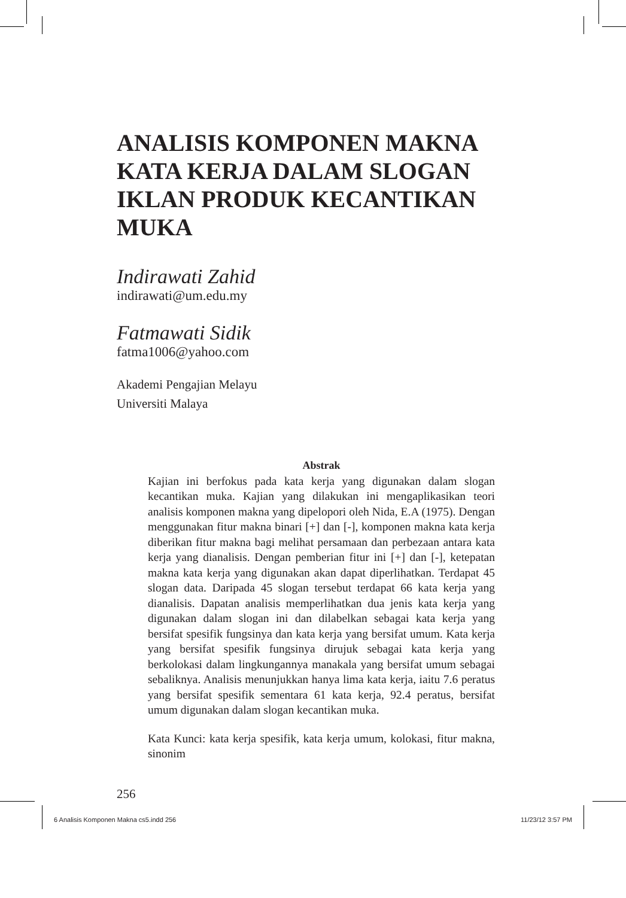ANALISIS KOMPONEN MAKNA KATA KERJA DALAM SLOGAN IKLAN PRODUK KECANTIKAN MUKA
Indirawati Zahid
indirawati@um.edu.my
Fatmawati Sidik
fatma1006@yahoo.com
Akademi Pengajian Melayu
Universiti Malaya
Abstrak
Kajian ini berfokus pada kata kerja yang digunakan dalam slogan kecantikan muka. Kajian yang dilakukan ini mengaplikasikan teori analisis komponen makna yang dipelopori oleh Nida, E.A (1975). Dengan menggunakan fitur makna binari [+] dan [-], komponen makna kata kerja diberikan fitur makna bagi melihat persamaan dan perbezaan antara kata kerja yang dianalisis. Dengan pemberian fitur ini [+] dan [-], ketepatan makna kata kerja yang digunakan akan dapat diperlihatkan. Terdapat 45 slogan data. Daripada 45 slogan tersebut terdapat 66 kata kerja yang dianalisis. Dapatan analisis memperlihatkan dua jenis kata kerja yang digunakan dalam slogan ini dan dilabelkan sebagai kata kerja yang bersifat spesifik fungsinya dan kata kerja yang bersifat umum. Kata kerja yang bersifat spesifik fungsinya dirujuk sebagai kata kerja yang berkolokasi dalam lingkungannya manakala yang bersifat umum sebagai sebaliknya. Analisis menunjukkan hanya lima kata kerja, iaitu 7.6 peratus yang bersifat spesifik sementara 61 kata kerja, 92.4 peratus, bersifat umum digunakan dalam slogan kecantikan muka.
Kata Kunci: kata kerja spesifik, kata kerja umum, kolokasi, fitur makna, sinonim
256
6 Analisis Komponen Makna cs5.indd 256 11/23/12 3:57 PM